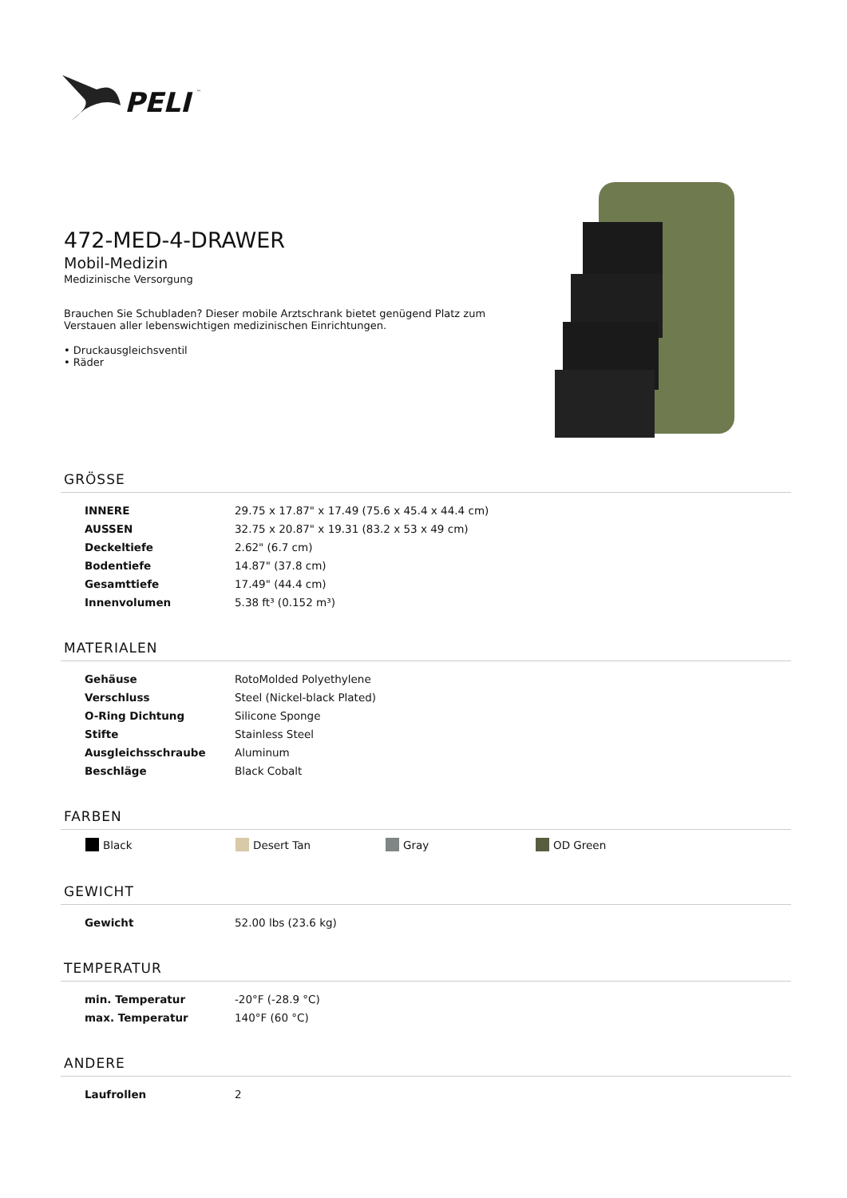PELI
™
472-MED-4-DRAWER
Mobil-Medizin
Medizinische Versorgung
Brauchen Sie Schubladen? Dieser mobile Arztschrank bietet genügend Platz zum Verstauen aller lebenswichtigen medizinischen Einrichtungen.
• Druckausgleichsventil
• Räder
GRÖSSE
| INNERE | 29.75 x 17.87" x 17.49 (75.6 x 45.4 x 44.4 cm) |
| AUSSEN | 32.75 x 20.87" x 19.31 (83.2 x 53 x 49 cm) |
| Deckeltiefe | 2.62" (6.7 cm) |
| Bodentiefe | 14.87" (37.8 cm) |
| Gesamttiefe | 17.49" (44.4 cm) |
| Innenvolumen | 5.38 ft³ (0.152 m³) |
MATERIALEN
| Gehäuse | RotoMolded Polyethylene |
| Verschluss | Steel (Nickel-black Plated) |
| O-Ring Dichtung | Silicone Sponge |
| Stifte | Stainless Steel |
| Ausgleichsschraube | Aluminum |
| Beschläge | Black Cobalt |
FARBEN
Black Desert Tan Gray OD Green
GEWICHT
| Gewicht | 52.00 lbs (23.6 kg) |
TEMPERATUR
| min. Temperatur | -20°F (-28.9 °C) |
| max. Temperatur | 140°F (60 °C) |
ANDERE
| Laufrollen | 2 |